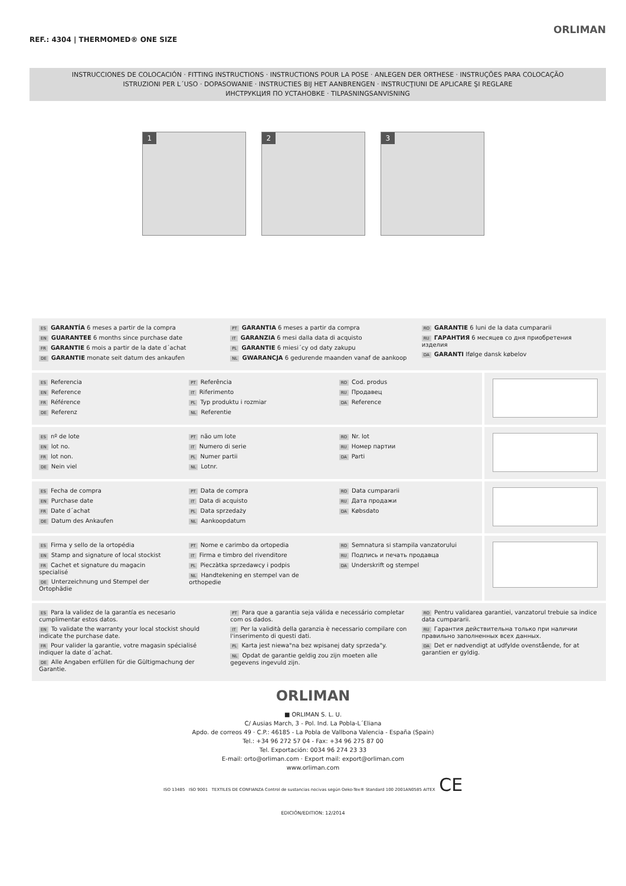REF.: 4304 | THERMOMED® ONE SIZE
ORLIMAN
INSTRUCCIONES DE COLOCACIÓN · FITTING INSTRUCTIONS · INSTRUCTIONS POUR LA POSE · ANLEGEN DER ORTHESE · INSTRUÇÕES PARA COLOCAÇÃO
ISTRUZIONI PER L´USO · DOPASOWANIE · INSTRUCTIES BIJ HET AANBRENGEN · INSTRUCŢIUNI DE APLICARE ŞI REGLARE
ИНСТРУКЦИЯ ПО УСТАНОВКЕ · TILPASNINGSANVISNING
1
2
3
ES GARANTÍA 6 meses a partir de la compra
EN GUARANTEE 6 months since purchase date
FR GARANTIE 6 mois a partir de la date d´achat
DE GARANTIE monate seit datum des ankaufen
PT GARANTIA 6 meses a partir da compra
IT GARANZIA 6 mesi dalla data di acquisto
PL GARANTIE 6 miesi´cy od daty zakupu
NL GWARANCJA 6 gedurende maanden vanaf de aankoop
RO GARANTIE 6 luni de la data cumpararii
RU ГАРАНТИЯ 6 месяцев со дня приобретения изделия
DA GARANTI Ifølge dansk købelov
ES Referencia
EN Reference
FR Référence
DE Referenz
PT Referência
IT Riferimento
PL Typ produktu i rozmiar
NL Referentie
RO Cod. produs
RU Продавец
DA Reference
ES nº de lote
EN lot no.
FR lot non.
DE Nein viel
PT não um lote
IT Numero di serie
PL Numer partii
NL Lotnr.
RO Nr. lot
RU Номер партии
DA Parti
ES Fecha de compra
EN Purchase date
FR Date d´achat
DE Datum des Ankaufen
PT Data de compra
IT Data di acquisto
PL Data sprzedaży
NL Aankoopdatum
RO Data cumpararii
RU Дата продажи
DA Købsdato
ES Firma y sello de la ortopédia
EN Stamp and signature of local stockist
FR Cachet et signature du magacin specialisé
DE Unterzeichnung und Stempel der Ortophädie
PT Nome e carimbo da ortopedia
IT Firma e timbro del rivenditore
PL Pieczàtka sprzedawcy i podpis
NL Handtekening en stempel van de orthopedie
RO Semnatura si stampila vanzatorului
RU Подпись и печать продавца
DA Underskrift og stempel
ES Para la validez de la garantía es necesario cumplimentar estos datos.
EN To validate the warranty your local stockist should indicate the purchase date.
FR Pour valider la garantie, votre magasin spécialisé indiquer la date d´achat.
DE Alle Angaben erfüllen für die Gültigmachung der Garantie.
PT Para que a garantia seja válida e necessário completar com os dados.
IT Per la validità della garanzia è necessario compilare con l'inserimento di questi dati.
PL Karta jest niewa"na bez wpisanej daty sprzeda"y.
NL Opdat de garantie geldig zou zijn moeten alle gegevens ingevuld zijn.
RO Pentru validarea garantiei, vanzatorul trebuie sa indice data cumpararii.
RU Гарантия действительна только при наличии правильно заполненных всех данных.
DA Det er nødvendigt at udfylde ovenstående, for at garantien er gyldig.
ORLIMAN
■ ORLIMAN S. L. U.
C/ Ausias March, 3 - Pol. Ind. La Pobla-L´Eliana
Apdo. de correos 49 · C.P.: 46185 - La Pobla de Vallbona Valencia - España (Spain)
Tel.: +34 96 272 57 04 - Fax: +34 96 275 87 00
Tel. Exportación: 0034 96 274 23 33
E-mail: orto@orliman.com · Export mail: export@orliman.com
www.orliman.com
ISO 13485 ISO 9001 TEXTILES DE CONFIANZA Control de sustancias nocivas según Oeko-Tex® Standard 100 2001AN0585 AITEX CE
EDICIÓN/EDITION: 12/2014